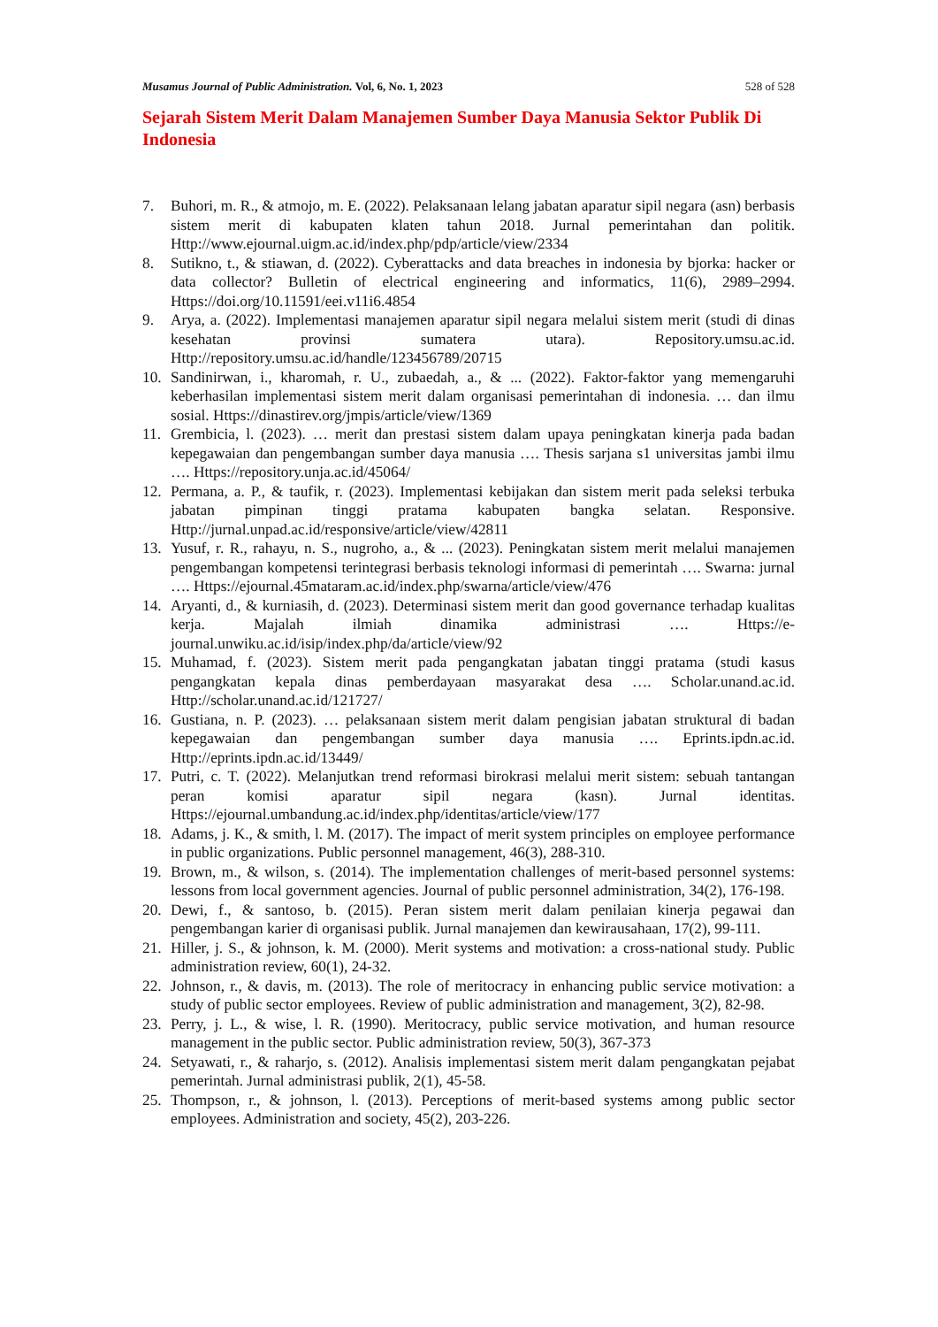Musamus Journal of Public Administration. Vol, 6, No. 1, 2023 528 of 528
Sejarah Sistem Merit Dalam Manajemen Sumber Daya Manusia Sektor Publik Di Indonesia
7. Buhori, m. R., & atmojo, m. E. (2022). Pelaksanaan lelang jabatan aparatur sipil negara (asn) berbasis sistem merit di kabupaten klaten tahun 2018. Jurnal pemerintahan dan politik. Http://www.ejournal.uigm.ac.id/index.php/pdp/article/view/2334
8. Sutikno, t., & stiawan, d. (2022). Cyberattacks and data breaches in indonesia by bjorka: hacker or data collector? Bulletin of electrical engineering and informatics, 11(6), 2989–2994. Https://doi.org/10.11591/eei.v11i6.4854
9. Arya, a. (2022). Implementasi manajemen aparatur sipil negara melalui sistem merit (studi di dinas kesehatan provinsi sumatera utara). Repository.umsu.ac.id. Http://repository.umsu.ac.id/handle/123456789/20715
10. Sandinirwan, i., kharomah, r. U., zubaedah, a., & ... (2022). Faktor-faktor yang memengaruhi keberhasilan implementasi sistem merit dalam organisasi pemerintahan di indonesia. … dan ilmu sosial. Https://dinastirev.org/jmpis/article/view/1369
11. Grembicia, l. (2023). … merit dan prestasi sistem dalam upaya peningkatan kinerja pada badan kepegawaian dan pengembangan sumber daya manusia …. Thesis sarjana s1 universitas jambi ilmu …. Https://repository.unja.ac.id/45064/
12. Permana, a. P., & taufik, r. (2023). Implementasi kebijakan dan sistem merit pada seleksi terbuka jabatan pimpinan tinggi pratama kabupaten bangka selatan. Responsive. Http://jurnal.unpad.ac.id/responsive/article/view/42811
13. Yusuf, r. R., rahayu, n. S., nugroho, a., & ... (2023). Peningkatan sistem merit melalui manajemen pengembangan kompetensi terintegrasi berbasis teknologi informasi di pemerintah …. Swarna: jurnal …. Https://ejournal.45mataram.ac.id/index.php/swarna/article/view/476
14. Aryanti, d., & kurniasih, d. (2023). Determinasi sistem merit dan good governance terhadap kualitas kerja. Majalah ilmiah dinamika administrasi …. Https://e-journal.unwiku.ac.id/isip/index.php/da/article/view/92
15. Muhamad, f. (2023). Sistem merit pada pengangkatan jabatan tinggi pratama (studi kasus pengangkatan kepala dinas pemberdayaan masyarakat desa …. Scholar.unand.ac.id. Http://scholar.unand.ac.id/121727/
16. Gustiana, n. P. (2023). … pelaksanaan sistem merit dalam pengisian jabatan struktural di badan kepegawaian dan pengembangan sumber daya manusia …. Eprints.ipdn.ac.id. Http://eprints.ipdn.ac.id/13449/
17. Putri, c. T. (2022). Melanjutkan trend reformasi birokrasi melalui merit sistem: sebuah tantangan peran komisi aparatur sipil negara (kasn). Jurnal identitas. Https://ejournal.umbandung.ac.id/index.php/identitas/article/view/177
18. Adams, j. K., & smith, l. M. (2017). The impact of merit system principles on employee performance in public organizations. Public personnel management, 46(3), 288-310.
19. Brown, m., & wilson, s. (2014). The implementation challenges of merit-based personnel systems: lessons from local government agencies. Journal of public personnel administration, 34(2), 176-198.
20. Dewi, f., & santoso, b. (2015). Peran sistem merit dalam penilaian kinerja pegawai dan pengembangan karier di organisasi publik. Jurnal manajemen dan kewirausahaan, 17(2), 99-111.
21. Hiller, j. S., & johnson, k. M. (2000). Merit systems and motivation: a cross-national study. Public administration review, 60(1), 24-32.
22. Johnson, r., & davis, m. (2013). The role of meritocracy in enhancing public service motivation: a study of public sector employees. Review of public administration and management, 3(2), 82-98.
23. Perry, j. L., & wise, l. R. (1990). Meritocracy, public service motivation, and human resource management in the public sector. Public administration review, 50(3), 367-373
24. Setyawati, r., & raharjo, s. (2012). Analisis implementasi sistem merit dalam pengangkatan pejabat pemerintah. Jurnal administrasi publik, 2(1), 45-58.
25. Thompson, r., & johnson, l. (2013). Perceptions of merit-based systems among public sector employees. Administration and society, 45(2), 203-226.